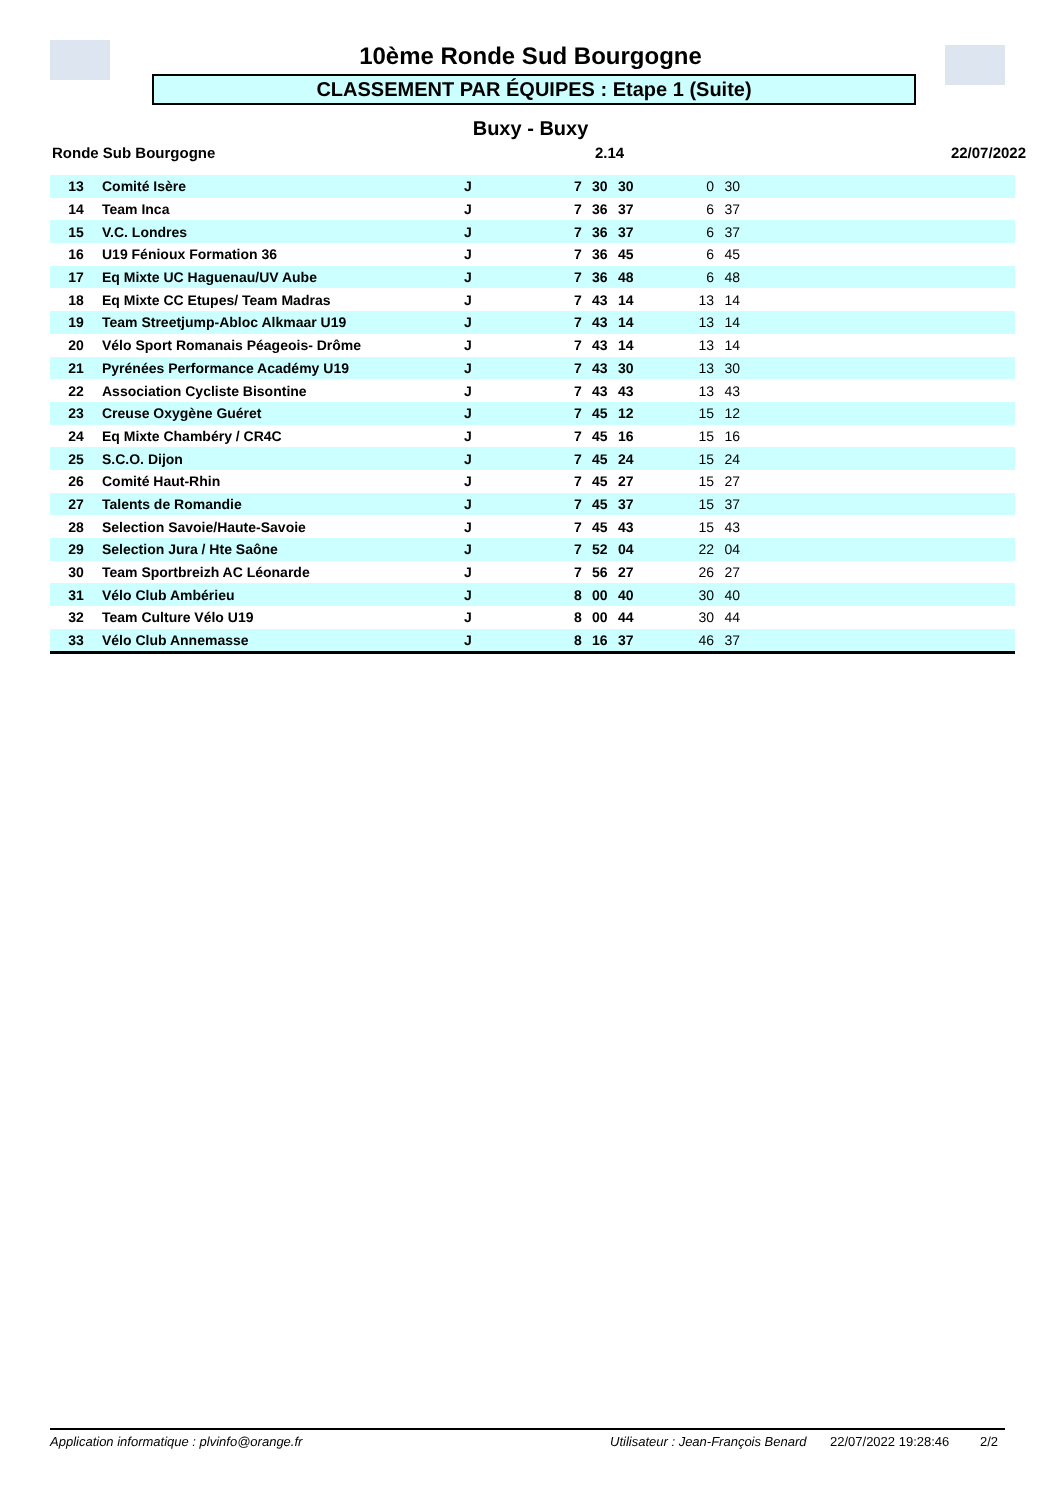10ème Ronde Sud Bourgogne
CLASSEMENT PAR ÉQUIPES : Etape 1 (Suite)
Buxy - Buxy
Ronde Sub Bourgogne 2.14 22/07/2022
| 13 | Comité Isère | J | 7 | 30 | 30 | 0 | 30 | |
| 14 | Team Inca | J | 7 | 36 | 37 | 6 | 37 | |
| 15 | V.C. Londres | J | 7 | 36 | 37 | 6 | 37 | |
| 16 | U19 Fénioux Formation 36 | J | 7 | 36 | 45 | 6 | 45 | |
| 17 | Eq Mixte UC Haguenau/UV Aube | J | 7 | 36 | 48 | 6 | 48 | |
| 18 | Eq Mixte CC Etupes/ Team Madras | J | 7 | 43 | 14 | 13 | 14 | |
| 19 | Team Streetjump-Abloc Alkmaar U19 | J | 7 | 43 | 14 | 13 | 14 | |
| 20 | Vélo Sport Romanais Péageois- Drôme | J | 7 | 43 | 14 | 13 | 14 | |
| 21 | Pyrénées Performance Académy U19 | J | 7 | 43 | 30 | 13 | 30 | |
| 22 | Association Cycliste Bisontine | J | 7 | 43 | 43 | 13 | 43 | |
| 23 | Creuse Oxygène Guéret | J | 7 | 45 | 12 | 15 | 12 | |
| 24 | Eq Mixte Chambéry / CR4C | J | 7 | 45 | 16 | 15 | 16 | |
| 25 | S.C.O. Dijon | J | 7 | 45 | 24 | 15 | 24 | |
| 26 | Comité Haut-Rhin | J | 7 | 45 | 27 | 15 | 27 | |
| 27 | Talents de Romandie | J | 7 | 45 | 37 | 15 | 37 | |
| 28 | Selection Savoie/Haute-Savoie | J | 7 | 45 | 43 | 15 | 43 | |
| 29 | Selection Jura / Hte Saône | J | 7 | 52 | 04 | 22 | 04 | |
| 30 | Team Sportbreizh AC Léonarde | J | 7 | 56 | 27 | 26 | 27 | |
| 31 | Vélo Club Ambérieu | J | 8 | 00 | 40 | 30 | 40 | |
| 32 | Team Culture Vélo U19 | J | 8 | 00 | 44 | 30 | 44 | |
| 33 | Vélo Club Annemasse | J | 8 | 16 | 37 | 46 | 37 | |
Application informatique : plvinfo@orange.fr Utilisateur : Jean-François Benard 22/07/2022 19:28:46 2/2